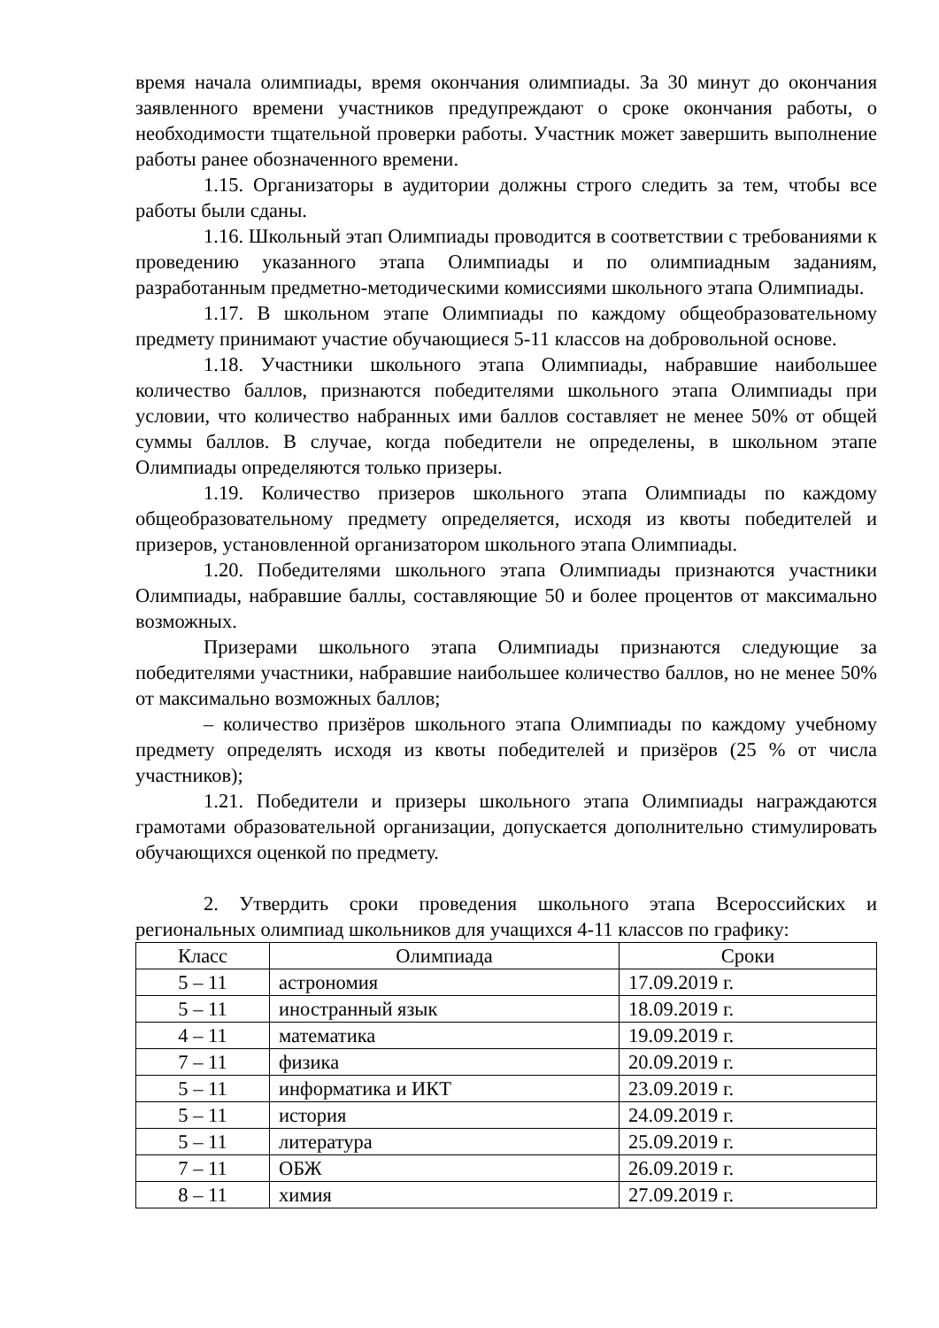время начала олимпиады, время окончания олимпиады. За 30 минут до окончания заявленного времени участников предупреждают о сроке окончания работы, о необходимости тщательной проверки работы. Участник может завершить выполнение работы ранее обозначенного времени.
1.15. Организаторы в аудитории должны строго следить за тем, чтобы все работы были сданы.
1.16. Школьный этап Олимпиады проводится в соответствии с требованиями к проведению указанного этапа Олимпиады и по олимпиадным заданиям, разработанным предметно-методическими комиссиями школьного этапа Олимпиады.
1.17. В школьном этапе Олимпиады по каждому общеобразовательному предмету принимают участие обучающиеся 5-11 классов на добровольной основе.
1.18. Участники школьного этапа Олимпиады, набравшие наибольшее количество баллов, признаются победителями школьного этапа Олимпиады при условии, что количество набранных ими баллов составляет не менее 50% от общей суммы баллов. В случае, когда победители не определены, в школьном этапе Олимпиады определяются только призеры.
1.19. Количество призеров школьного этапа Олимпиады по каждому общеобразовательному предмету определяется, исходя из квоты победителей и призеров, установленной организатором школьного этапа Олимпиады.
1.20. Победителями школьного этапа Олимпиады признаются участники Олимпиады, набравшие баллы, составляющие 50 и более процентов от максимально возможных.
Призерами школьного этапа Олимпиады признаются следующие за победителями участники, набравшие наибольшее количество баллов, но не менее 50% от максимально возможных баллов;
– количество призёров школьного этапа Олимпиады по каждому учебному предмету определять исходя из квоты победителей и призёров (25 % от числа участников);
1.21. Победители и призеры школьного этапа Олимпиады награждаются грамотами образовательной организации, допускается дополнительно стимулировать обучающихся оценкой по предмету.
2. Утвердить сроки проведения школьного этапа Всероссийских и региональных олимпиад школьников для учащихся 4-11 классов по графику:
| Класс | Олимпиада | Сроки |
| --- | --- | --- |
| 5 – 11 | астрономия | 17.09.2019 г. |
| 5 – 11 | иностранный язык | 18.09.2019 г. |
| 4 – 11 | математика | 19.09.2019 г. |
| 7 – 11 | физика | 20.09.2019 г. |
| 5 – 11 | информатика и ИКТ | 23.09.2019 г. |
| 5 – 11 | история | 24.09.2019 г. |
| 5 – 11 | литература | 25.09.2019 г. |
| 7 – 11 | ОБЖ | 26.09.2019 г. |
| 8 – 11 | химия | 27.09.2019 г. |